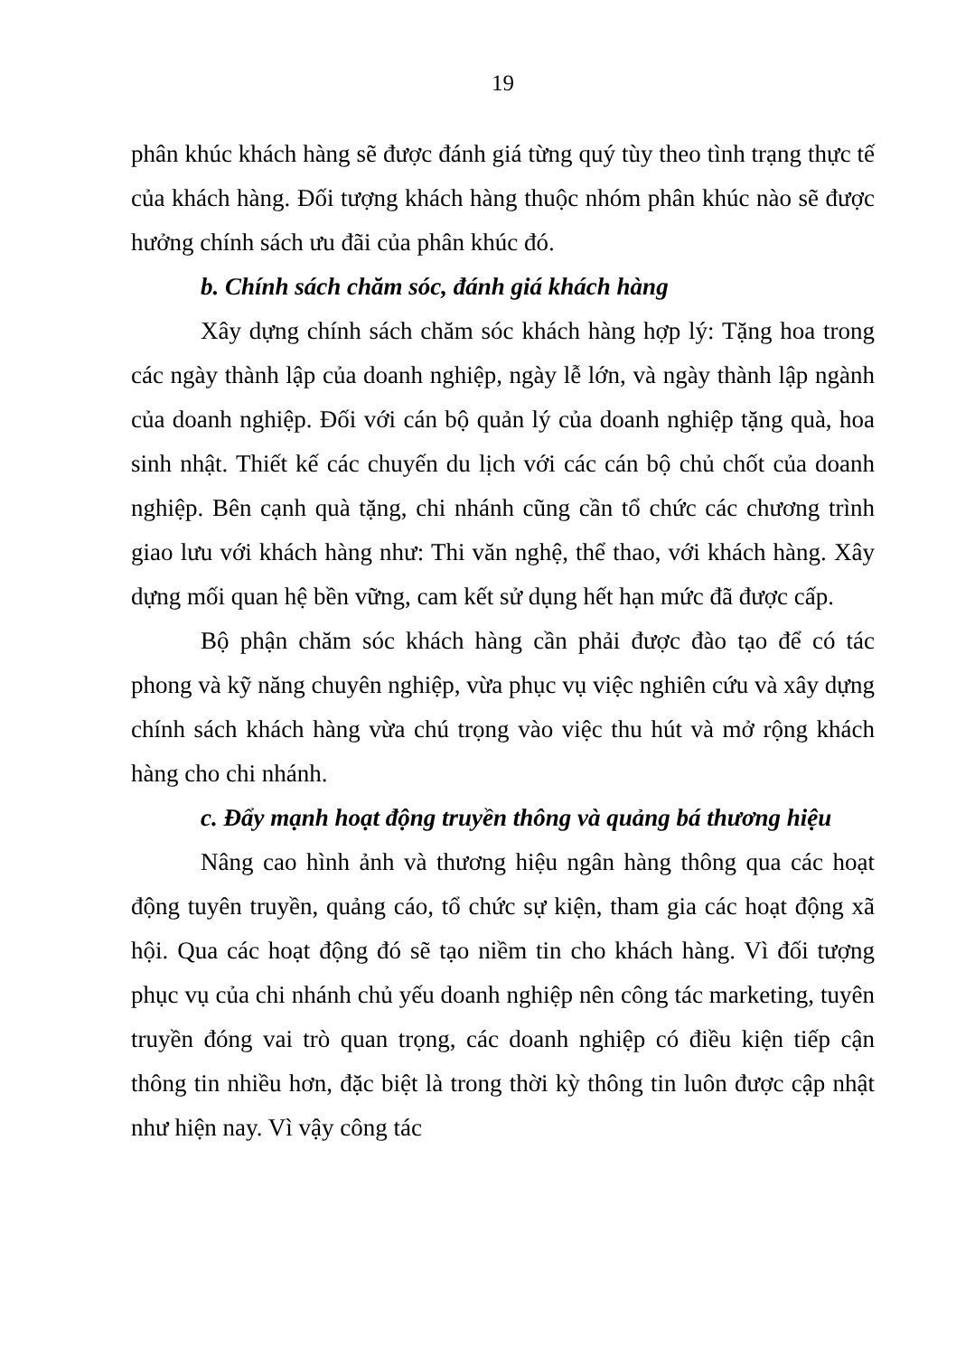19
phân khúc khách hàng sẽ được đánh giá từng quý tùy theo tình trạng thực tế của khách hàng. Đối tượng khách hàng thuộc nhóm phân khúc nào sẽ được hưởng chính sách ưu đãi của phân khúc đó.
b. Chính sách chăm sóc, đánh giá khách hàng
Xây dựng chính sách chăm sóc khách hàng hợp lý: Tặng hoa trong các ngày thành lập của doanh nghiệp, ngày lễ lớn, và ngày thành lập ngành của doanh nghiệp. Đối với cán bộ quản lý của doanh nghiệp tặng quà, hoa sinh nhật. Thiết kế các chuyến du lịch với các cán bộ chủ chốt của doanh nghiệp. Bên cạnh quà tặng, chi nhánh cũng cần tổ chức các chương trình giao lưu với khách hàng như: Thi văn nghệ, thể thao, với khách hàng. Xây dựng mối quan hệ bền vững, cam kết sử dụng hết hạn mức đã được cấp.
Bộ phận chăm sóc khách hàng cần phải được đào tạo để có tác phong và kỹ năng chuyên nghiệp, vừa phục vụ việc nghiên cứu và xây dựng chính sách khách hàng vừa chú trọng vào việc thu hút và mở rộng khách hàng cho chi nhánh.
c. Đẩy mạnh hoạt động truyền thông và quảng bá thương hiệu
Nâng cao hình ảnh và thương hiệu ngân hàng thông qua các hoạt động tuyên truyền, quảng cáo, tổ chức sự kiện, tham gia các hoạt động xã hội. Qua các hoạt động đó sẽ tạo niềm tin cho khách hàng. Vì đối tượng phục vụ của chi nhánh chủ yếu doanh nghiệp nên công tác marketing, tuyên truyền đóng vai trò quan trọng, các doanh nghiệp có điều kiện tiếp cận thông tin nhiều hơn, đặc biệt là trong thời kỳ thông tin luôn được cập nhật như hiện nay. Vì vậy công tác